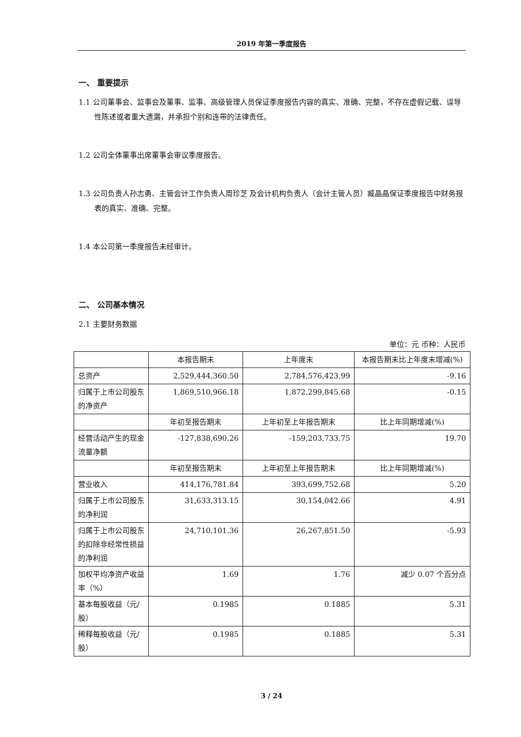2019 年第一季度报告
一、 重要提示
1.1 公司董事会、监事会及董事、监事、高级管理人员保证季度报告内容的真实、准确、完整，不存在虚假记载、误导性陈述或者重大遗漏，并承担个别和连带的法律责任。
1.2 公司全体董事出席董事会审议季度报告。
1.3 公司负责人孙志勇、主管会计工作负责人周珍芝 及会计机构负责人（会计主管人员）臧晶晶保证季度报告中财务报表的真实、准确、完整。
1.4 本公司第一季度报告未经审计。
二、 公司基本情况
2.1 主要财务数据
单位：元 币种：人民币
| | 本报告期末 | 上年度末 | 本报告期末比上年度末增减(%) |
| --- | --- | --- | --- |
| 总资产 | 2,529,444,360.50 | 2,784,576,423.99 | -9.16 |
| 归属于上市公司股东的净资产 | 1,869,510,966.18 | 1,872,299,845.68 | -0.15 |
| | 年初至报告期末 | 上年初至上年报告期末 | 比上年同期增减(%) |
| 经营活动产生的现金流量净额 | -127,838,690.26 | -159,203,733.75 | 19.70 |
| | 年初至报告期末 | 上年初至上年报告期末 | 比上年同期增减(%) |
| 营业收入 | 414,176,781.84 | 393,699,752.68 | 5.20 |
| 归属于上市公司股东的净利润 | 31,633,313.15 | 30,154,042.66 | 4.91 |
| 归属于上市公司股东的扣除非经常性损益的净利润 | 24,710,101.36 | 26,267,851.50 | -5.93 |
| 加权平均净资产收益率（%） | 1.69 | 1.76 | 减少 0.07 个百分点 |
| 基本每股收益（元/股） | 0.1985 | 0.1885 | 5.31 |
| 稀释每股收益（元/股） | 0.1985 | 0.1885 | 5.31 |
3 / 24